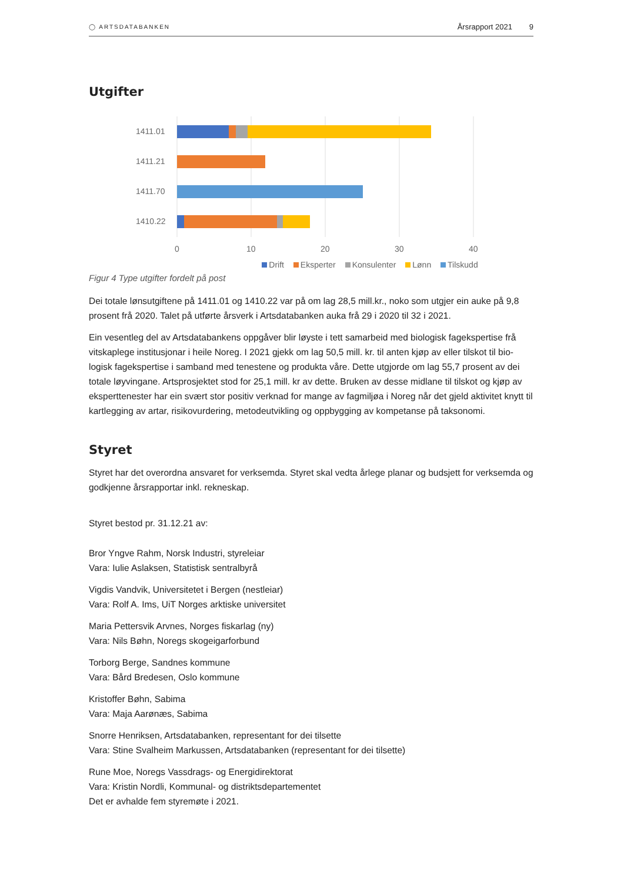◯ ARTSDATABANKEN Årsrapport 2021 9
Utgifter
1411.01
1411.21
1411.70
1410.22
0
10
20
30
40
Drift Eksperter Konsulenter Lønn Tilskudd
Figur 4 Type utgifter fordelt på post
Dei totale lønsutgiftene på 1411.01 og 1410.22 var på om lag 28,5 mill.kr., noko som utgjer ein auke på 9,8 prosent frå 2020. Talet på utførte årsverk i Artsdatabanken auka frå 29 i 2020 til 32 i 2021.
Ein vesentleg del av Artsdatabankens oppgåver blir løyste i tett samarbeid med biologisk fagekspertise frå vitskaplege institusjonar i heile Noreg. I 2021 gjekk om lag 50,5 mill. kr. til anten kjøp av eller tilskot til bio-logisk fagekspertise i samband med tenestene og produkta våre. Dette utgjorde om lag 55,7 prosent av dei totale løyvingane. Artsprosjektet stod for 25,1 mill. kr av dette. Bruken av desse midlane til tilskot og kjøp av eksperttenester har ein svært stor positiv verknad for mange av fagmiljøa i Noreg når det gjeld aktivitet knytt til kartlegging av artar, risikovurdering, metodeutvikling og oppbygging av kompetanse på taksonomi.
Styret
Styret har det overordna ansvaret for verksemda. Styret skal vedta årlege planar og budsjett for verksemda og godkjenne årsrapportar inkl. rekneskap.
Styret bestod pr. 31.12.21 av:
Bror Yngve Rahm, Norsk Industri, styreleiar
Vara: Iulie Aslaksen, Statistisk sentralbyrå
Vigdis Vandvik, Universitetet i Bergen (nestleiar)
Vara: Rolf A. Ims, UiT Norges arktiske universitet
Maria Pettersvik Arvnes, Norges fiskarlag (ny)
Vara: Nils Bøhn, Noregs skogeigarforbund
Torborg Berge, Sandnes kommune
Vara: Bård Bredesen, Oslo kommune
Kristoffer Bøhn, Sabima
Vara: Maja Aarønæs, Sabima
Snorre Henriksen, Artsdatabanken, representant for dei tilsette
Vara: Stine Svalheim Markussen, Artsdatabanken (representant for dei tilsette)
Rune Moe, Noregs Vassdrags- og Energidirektorat
Vara: Kristin Nordli, Kommunal- og distriktsdepartementet
Det er avhalde fem styremøte i 2021.